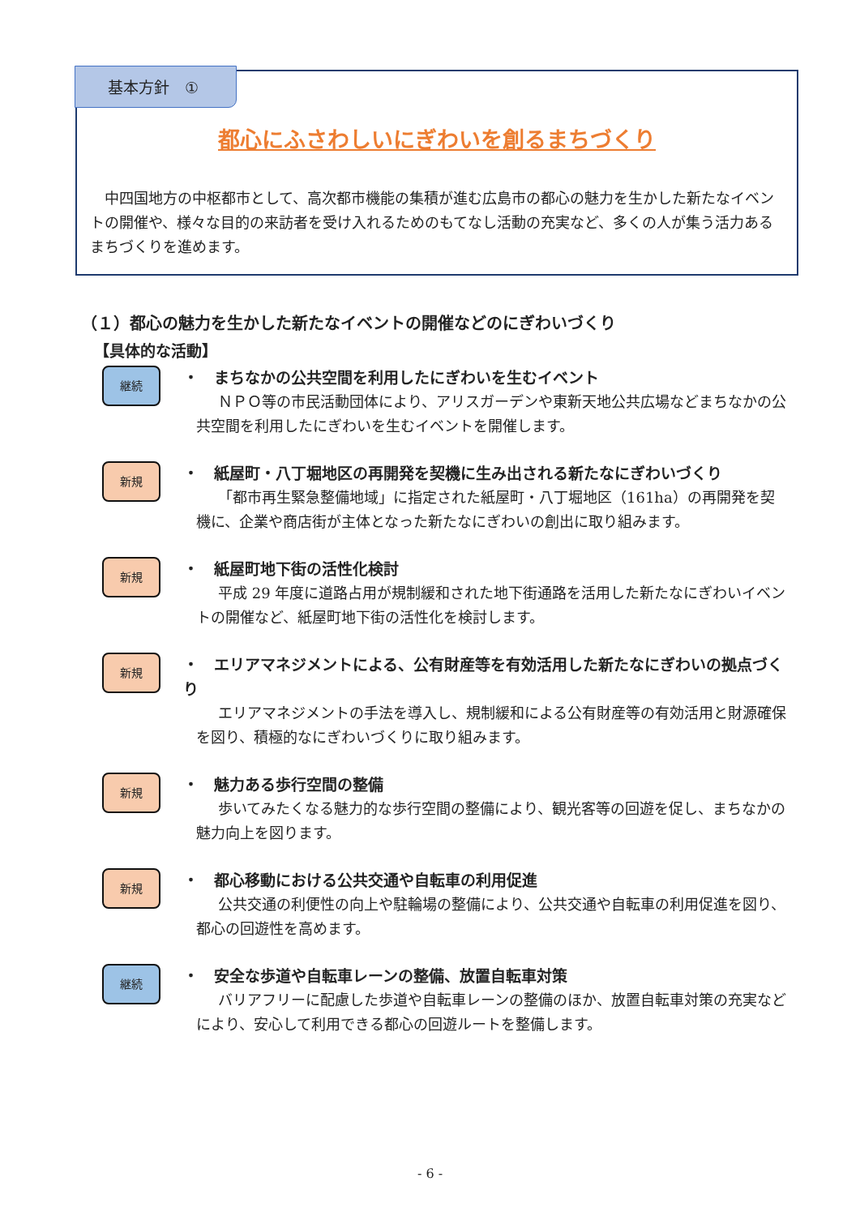基本方針　①
都心にふさわしいにぎわいを創るまちづくり
中四国地方の中枢都市として、高次都市機能の集積が進む広島市の都心の魅力を生かした新たなイベントの開催や、様々な目的の来訪者を受け入れるためのもてなし活動の充実など、多くの人が集う活力あるまちづくりを進めます。
（１）都心の魅力を生かした新たなイベントの開催などのにぎわいづくり
【具体的な活動】
継続
・　まちなかの公共空間を利用したにぎわいを生むイベント
ＮＰＯ等の市民活動団体により、アリスガーデンや東新天地公共広場などまちなかの公共空間を利用したにぎわいを生むイベントを開催します。
新規
・　紙屋町・八丁堀地区の再開発を契機に生み出される新たなにぎわいづくり
「都市再生緊急整備地域」に指定された紙屋町・八丁堀地区（161ha）の再開発を契機に、企業や商店街が主体となった新たなにぎわいの創出に取り組みます。
新規
・　紙屋町地下街の活性化検討
平成 29 年度に道路占用が規制緩和された地下街通路を活用した新たなにぎわいイベントの開催など、紙屋町地下街の活性化を検討します。
新規
・　エリアマネジメントによる、公有財産等を有効活用した新たなにぎわいの拠点づくり
エリアマネジメントの手法を導入し、規制緩和による公有財産等の有効活用と財源確保を図り、積極的なにぎわいづくりに取り組みます。
新規
・　魅力ある歩行空間の整備
歩いてみたくなる魅力的な歩行空間の整備により、観光客等の回遊を促し、まちなかの魅力向上を図ります。
新規
・　都心移動における公共交通や自転車の利用促進
公共交通の利便性の向上や駐輪場の整備により、公共交通や自転車の利用促進を図り、都心の回遊性を高めます。
継続
・　安全な歩道や自転車レーンの整備、放置自転車対策
バリアフリーに配慮した歩道や自転車レーンの整備のほか、放置自転車対策の充実などにより、安心して利用できる都心の回遊ルートを整備します。
- 6 -